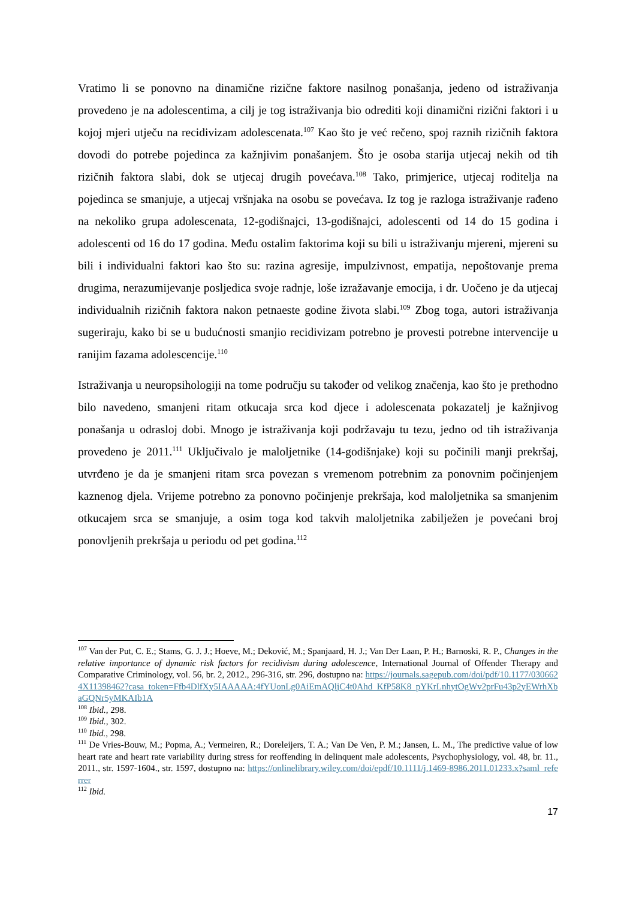Vratimo li se ponovno na dinamične rizične faktore nasilnog ponašanja, jedeno od istraživanja provedeno je na adolescentima, a cilj je tog istraživanja bio odrediti koji dinamični rizični faktori i u kojoj mjeri utječu na recidivizam adolescenata.<sup>107</sup> Kao što je već rečeno, spoj raznih rizičnih faktora dovodi do potrebe pojedinca za kažnjivim ponašanjem. Što je osoba starija utjecaj nekih od tih rizičnih faktora slabi, dok se utjecaj drugih povećava.<sup>108</sup> Tako, primjerice, utjecaj roditelja na pojedinca se smanjuje, a utjecaj vršnjaka na osobu se povećava. Iz tog je razloga istraživanje rađeno na nekoliko grupa adolescenata, 12-godišnajci, 13-godišnajci, adolescenti od 14 do 15 godina i adolescenti od 16 do 17 godina. Među ostalim faktorima koji su bili u istraživanju mjereni, mjereni su bili i individualni faktori kao što su: razina agresije, impulzivnost, empatija, nepoštovanje prema drugima, nerazumijevanje posljedica svoje radnje, loše izražavanje emocija, i dr. Uočeno je da utjecaj individualnih rizičnih faktora nakon petnaeste godine života slabi.<sup>109</sup> Zbog toga, autori istraživanja sugeriraju, kako bi se u budućnosti smanjio recidivizam potrebno je provesti potrebne intervencije u ranijim fazama adolescencije.<sup>110</sup>
Istraživanja u neuropsihologiji na tome području su također od velikog značenja, kao što je prethodno bilo navedeno, smanjeni ritam otkucaja srca kod djece i adolescenata pokazatelj je kažnjivog ponašanja u odrasloj dobi. Mnogo je istraživanja koji podržavaju tu tezu, jedno od tih istraživanja provedeno je 2011.<sup>111</sup> Uključivalo je maloljetnike (14-godišnjake) koji su počinili manji prekršaj, utvrđeno je da je smanjeni ritam srca povezan s vremenom potrebnim za ponovnim počinjenjem kaznenog djela. Vrijeme potrebno za ponovno počinjenje prekršaja, kod maloljetnika sa smanjenim otkucajem srca se smanjuje, a osim toga kod takvih maloljetnika zabilježen je povećani broj ponovljenih prekršaja u periodu od pet godina.<sup>112</sup>
<sup>107</sup> Van der Put, C. E.; Stams, G. J. J.; Hoeve, M.; Deković, M.; Spanjaard, H. J.; Van Der Laan, P. H.; Barnoski, R. P., Changes in the relative importance of dynamic risk factors for recidivism during adolescence, International Journal of Offender Therapy and Comparative Criminology, vol. 56, br. 2, 2012., 296-316, str. 296, dostupno na: https://journals.sagepub.com/doi/pdf/10.1177/0306624X11398462?casa_token=Ffb4DlfXy5IAAAAA:4fYUonLg0AiEmAQljC4t0Ahd_KfP58K8_pYKrLnhytOgWv2prFu43p2yEWrhXbaGQNr5yMKAIb1A
<sup>108</sup> Ibid., 298.
<sup>109</sup> Ibid., 302.
<sup>110</sup> Ibid., 298.
<sup>111</sup> De Vries-Bouw, M.; Popma, A.; Vermeiren, R.; Doreleijers, T. A.; Van De Ven, P. M.; Jansen, L. M., The predictive value of low heart rate and heart rate variability during stress for reoffending in delinquent male adolescents, Psychophysiology, vol. 48, br. 11., 2011., str. 1597-1604., str. 1597, dostupno na: https://onlinelibrary.wiley.com/doi/epdf/10.1111/j.1469-8986.2011.01233.x?saml_referrer
<sup>112</sup> Ibid.
17